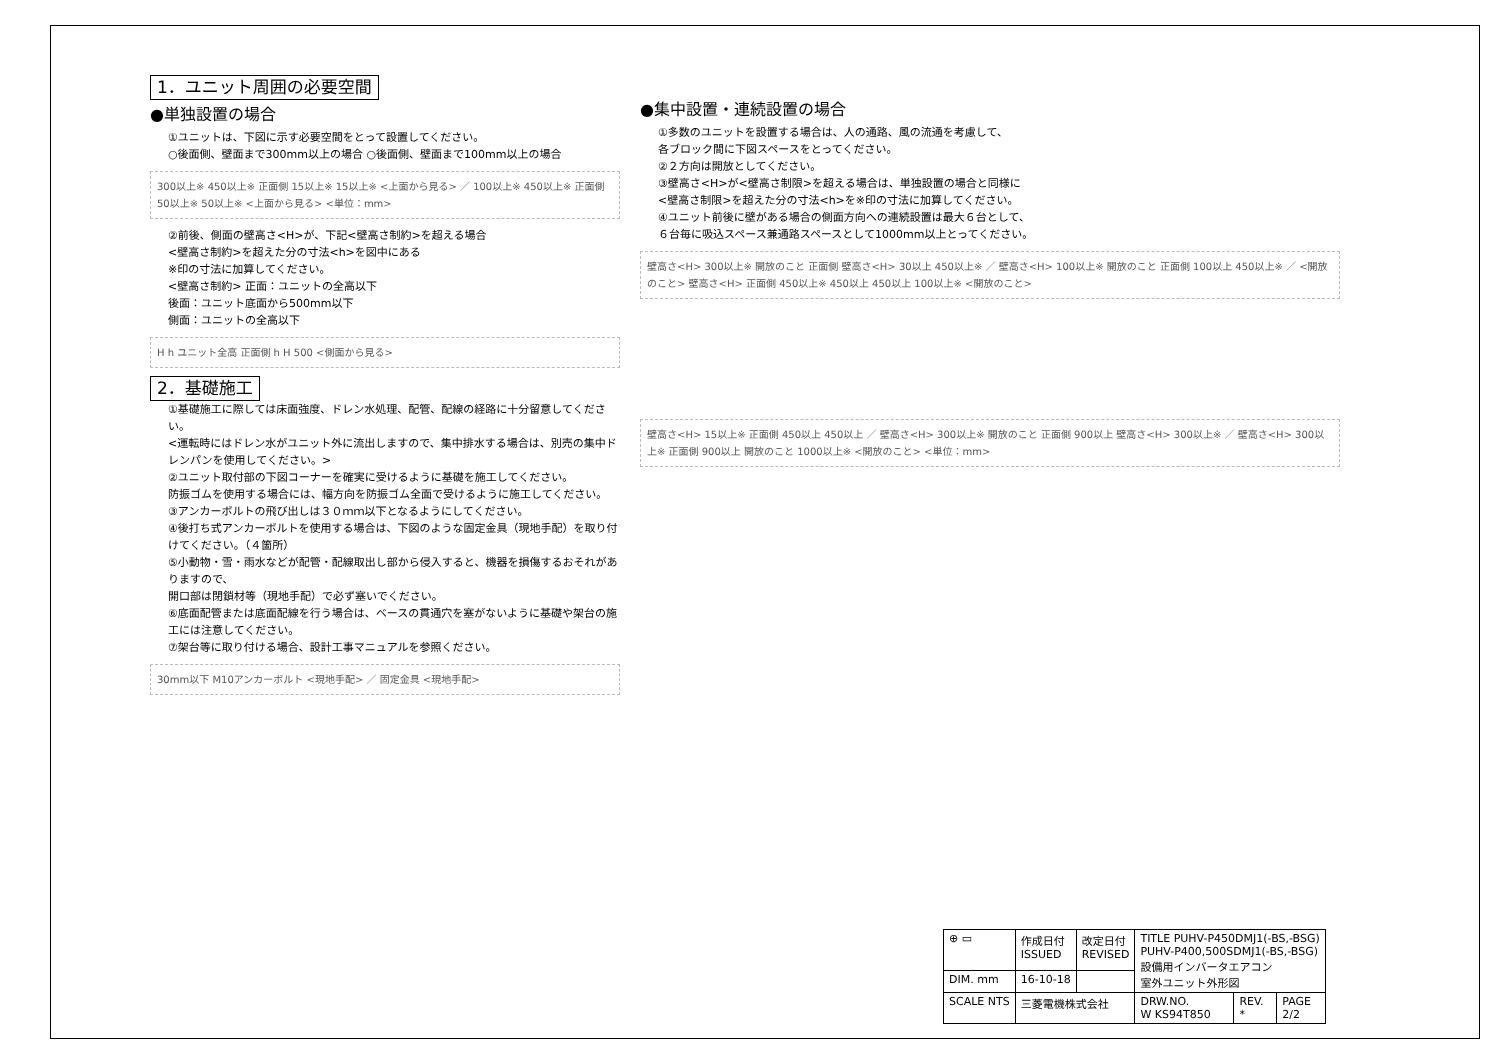1．ユニット周囲の必要空間
●単独設置の場合
①ユニットは、下図に示す必要空間をとって設置してください。
○後面側、壁面まで300mm以上の場合 ○後面側、壁面まで100mm以上の場合
300以上※ 450以上※ 正面側 15以上※ 15以上※ <上面から見る> ／ 100以上※ 450以上※ 正面側 50以上※ 50以上※ <上面から見る> <単位：mm>
②前後、側面の壁高さ<H>が、下記<壁高さ制約>を超える場合
<壁高さ制約>を超えた分の寸法<h>を図中にある
※印の寸法に加算してください。
<壁高さ制約> 正面：ユニットの全高以下
後面：ユニット底面から500mm以下
側面：ユニットの全高以下
H h ユニット全高 正面側 h H 500 <側面から見る>
2．基礎施工
①基礎施工に際しては床面強度、ドレン水処理、配管、配線の経路に十分留意してください。
<運転時にはドレン水がユニット外に流出しますので、集中排水する場合は、別売の集中ドレンパンを使用してください。>
②ユニット取付部の下図コーナーを確実に受けるように基礎を施工してください。
防振ゴムを使用する場合には、幅方向を防振ゴム全面で受けるように施工してください。
③アンカーボルトの飛び出しは３０ｍｍ以下となるようにしてください。
④後打ち式アンカーボルトを使用する場合は、下図のような固定金具（現地手配）を取り付けてください。（４箇所）
⑤小動物・雪・雨水などが配管・配線取出し部から侵入すると、機器を損傷するおそれがありますので、
開口部は閉鎖材等（現地手配）で必ず塞いでください。
⑥底面配管または底面配線を行う場合は、ベースの貫通穴を塞がないように基礎や架台の施工には注意してください。
⑦架台等に取り付ける場合、設計工事マニュアルを参照ください。
30mm以下 M10アンカーボルト <現地手配> ／ 固定金具 <現地手配>
●集中設置・連続設置の場合
①多数のユニットを設置する場合は、人の通路、風の流通を考慮して、
各ブロック間に下図スペースをとってください。
②２方向は開放としてください。
③壁高さ<H>が<壁高さ制限>を超える場合は、単独設置の場合と同様に
<壁高さ制限>を超えた分の寸法<h>を※印の寸法に加算してください。
④ユニット前後に壁がある場合の側面方向への連続設置は最大６台として、
６台毎に吸込スペース兼通路スペースとして1000mm以上とってください。
壁高さ<H> 300以上※ 開放のこと 正面側 壁高さ<H> 30以上 450以上※ ／ 壁高さ<H> 100以上※ 開放のこと 正面側 100以上 450以上※ ／ <開放のこと> 壁高さ<H> 正面側 450以上※ 450以上 450以上 100以上※ <開放のこと>
壁高さ<H> 15以上※ 正面側 450以上 450以上 ／ 壁高さ<H> 300以上※ 開放のこと 正面側 900以上 壁高さ<H> 300以上※ ／ 壁高さ<H> 300以上※ 正面側 900以上 開放のこと 1000以上※ <開放のこと> <単位：mm>
| ⊕ ▭ | 作成日付 ISSUED | 改定日付 REVISED | TITLE PUHV-P450DMJ1(-BS,-BSG) PUHV-P400,500SDMJ1(-BS,-BSG) 設備用インバータエアコン 室外ユニット外形図 | | |
| DIM. mm | 16-10-18 | | | | |
| SCALE NTS | 三菱電機株式会社 | | DRW.NO. W KS94T850 | REV. * | PAGE 2/2 |